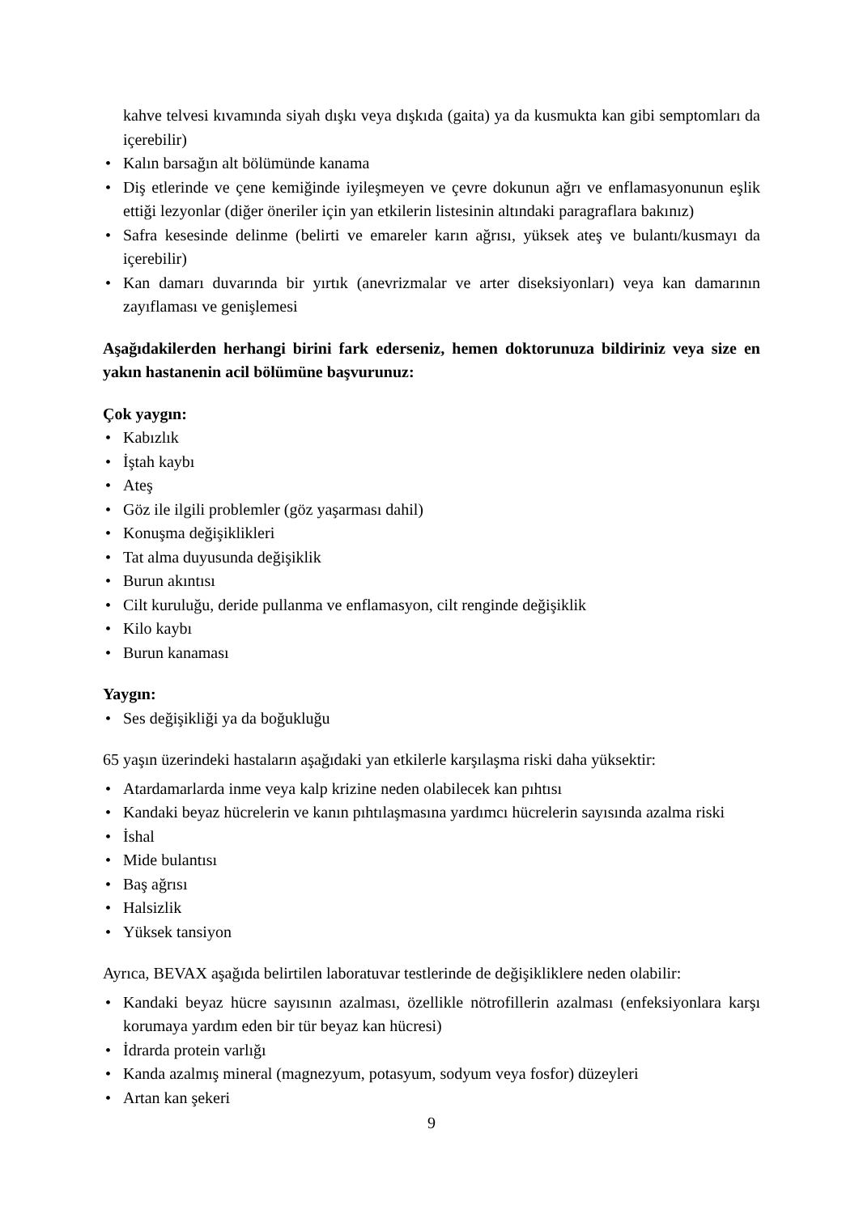kahve telvesi kıvamında siyah dışkı veya dışkıda (gaita) ya da kusmukta kan gibi semptomları da içerebilir)
• Kalın barsağın alt bölümünde kanama
• Diş etlerinde ve çene kemiğinde iyileşmeyen ve çevre dokunun ağrı ve enflamasyonunun eşlik ettiği lezyonlar (diğer öneriler için yan etkilerin listesinin altındaki paragraflara bakınız)
• Safra kesesinde delinme (belirti ve emareler karın ağrısı, yüksek ateş ve bulantı/kusmayı da içerebilir)
• Kan damarı duvarında bir yırtık (anevrizmalar ve arter diseksiyonları) veya kan damarının zayıflaması ve genişlemesi
Aşağıdakilerden herhangi birini fark ederseniz, hemen doktorunuza bildiriniz veya size en yakın hastanenin acil bölümüne başvurunuz:
Çok yaygın:
• Kabızlık
• İştah kaybı
• Ateş
• Göz ile ilgili problemler (göz yaşarması dahil)
• Konuşma değişiklikleri
• Tat alma duyusunda değişiklik
• Burun akıntısı
• Cilt kuruluğu, deride pullanma ve enflamasyon, cilt renginde değişiklik
• Kilo kaybı
• Burun kanaması
Yaygın:
• Ses değişikliği ya da boğukluğu
65 yaşın üzerindeki hastaların aşağıdaki yan etkilerle karşılaşma riski daha yüksektir:
• Atardamarlarda inme veya kalp krizine neden olabilecek kan pıhtısı
• Kandaki beyaz hücrelerin ve kanın pıhtılaşmasına yardımcı hücrelerin sayısında azalma riski
• İshal
• Mide bulantısı
• Baş ağrısı
• Halsizlik
• Yüksek tansiyon
Ayrıca, BEVAX aşağıda belirtilen laboratuvar testlerinde de değişikliklere neden olabilir:
• Kandaki beyaz hücre sayısının azalması, özellikle nötrofillerin azalması (enfeksiyonlara karşı korumaya yardım eden bir tür beyaz kan hücresi)
• İdrarda protein varlığı
• Kanda azalmış mineral (magnezyum, potasyum, sodyum veya fosfor) düzeyleri
• Artan kan şekeri
9